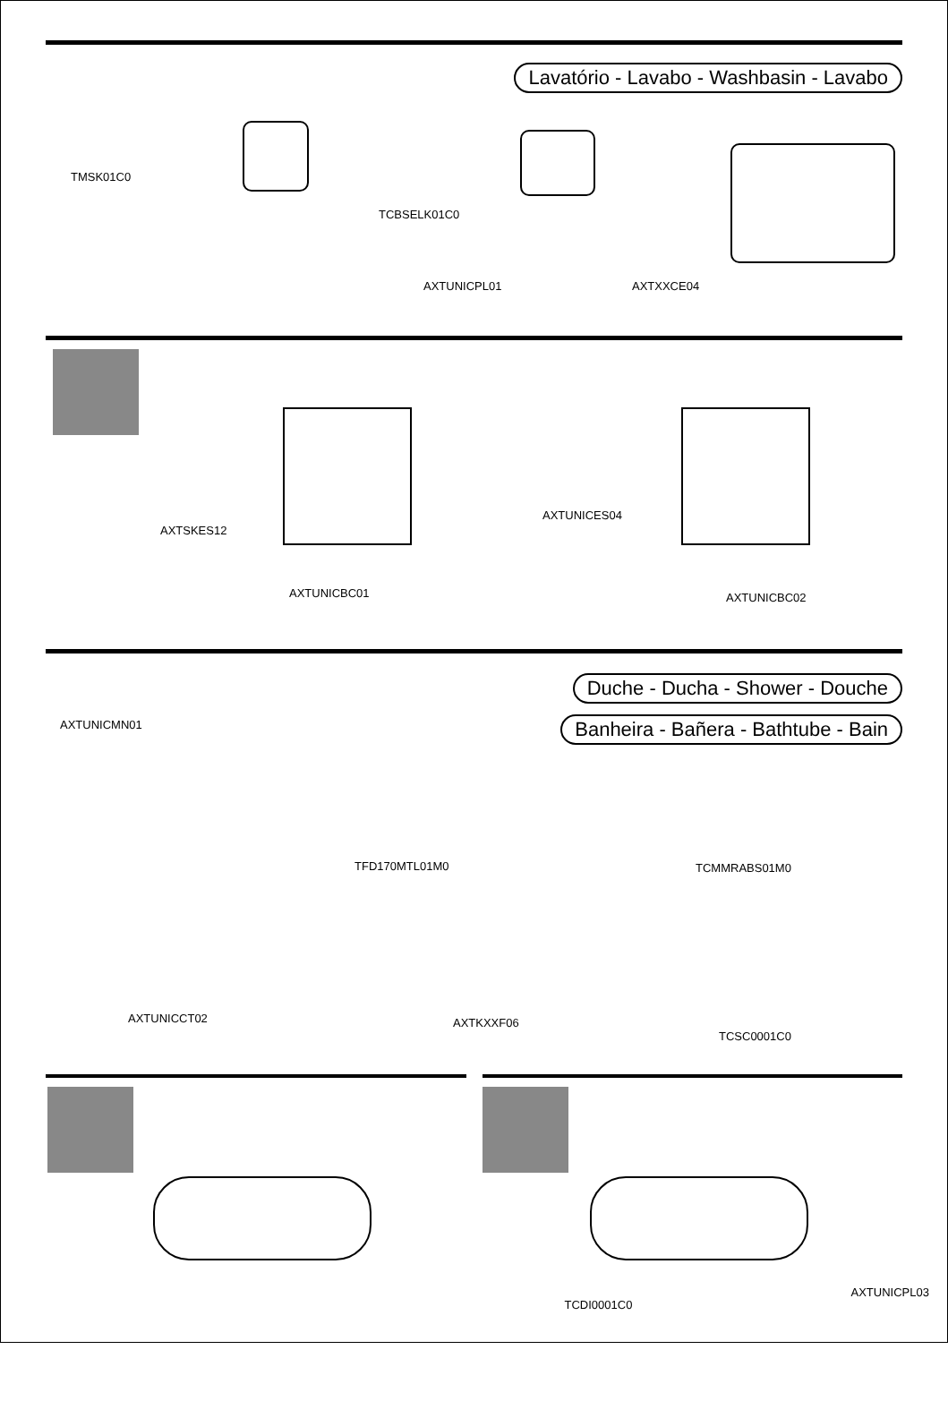Lavatório - Lavabo - Washbasin - Lavabo
TMSK01C0
TCBSELK01C0
AXTUNICPL01 AXTXXCE04
AXTSKES12
AXTUNICBC01
AXTUNICES04
AXTUNICBC02
Duche - Ducha - Shower - Douche
Banheira - Bañera - Bathtube - Bain
AXTUNICMN01
TFD170MTL01M0 TCMMRABS01M0
AXTUNICCT02 AXTKXXF06
TCSC0001C0
TCDI0001C0
AXTUNICPL03